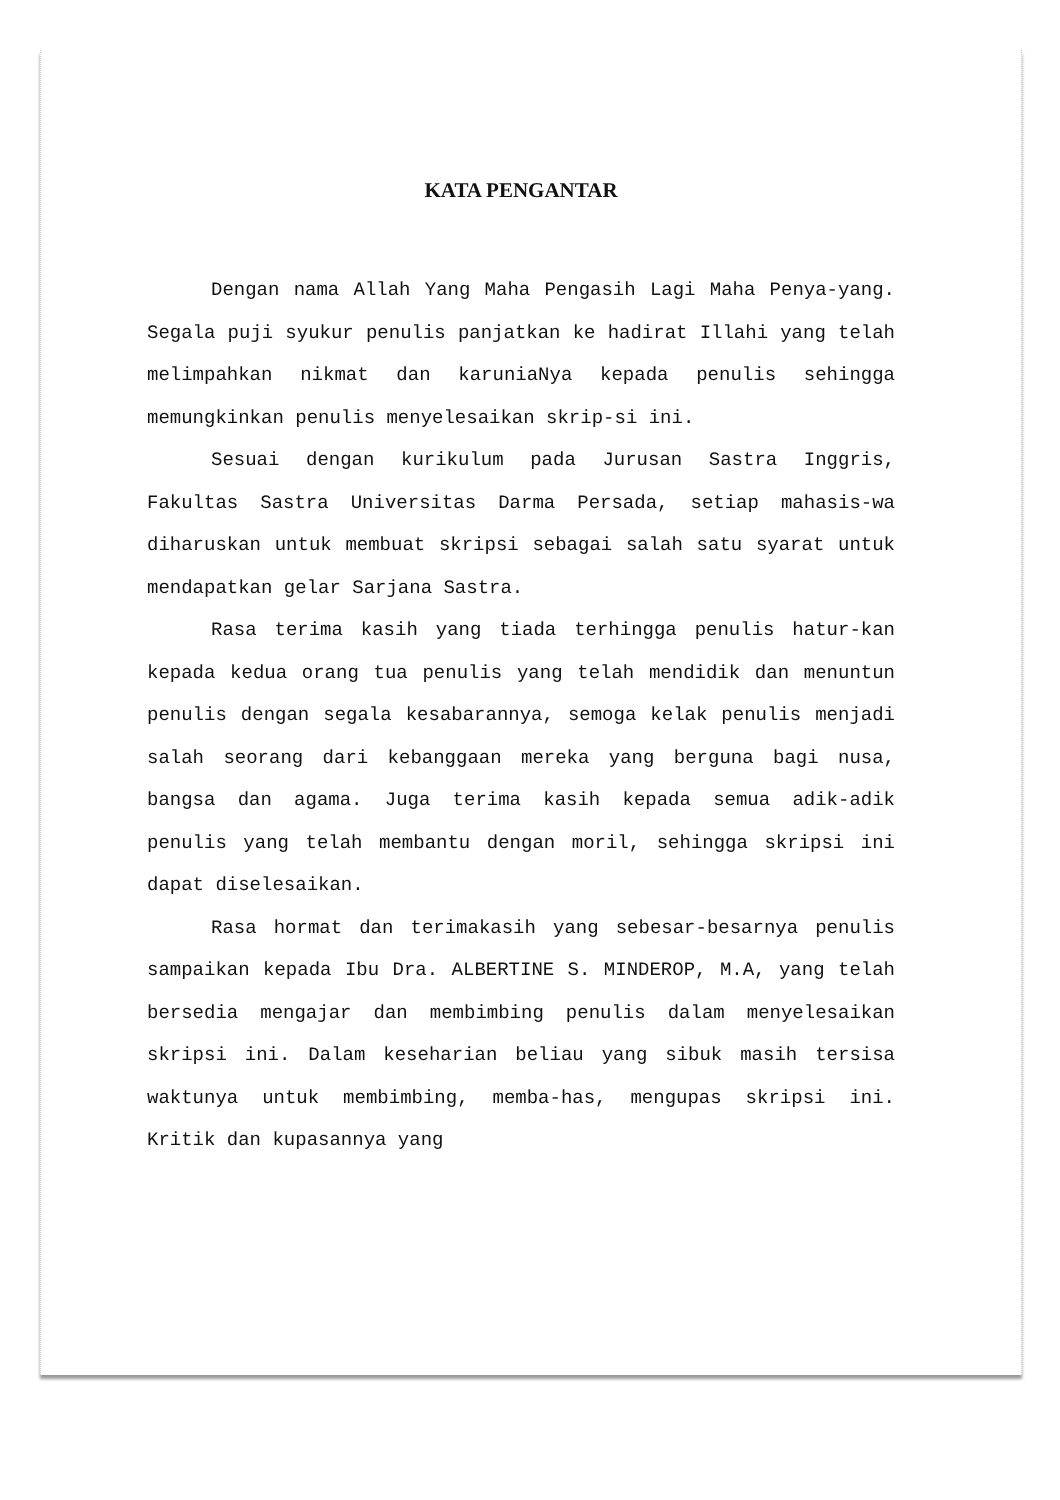KATA PENGANTAR
Dengan nama Allah Yang Maha Pengasih Lagi Maha Penya-yang. Segala puji syukur penulis panjatkan ke hadirat Illahi yang telah melimpahkan nikmat dan karuniaNya kepada penulis sehingga memungkinkan penulis menyelesaikan skrip-si ini.
Sesuai dengan kurikulum pada Jurusan Sastra Inggris, Fakultas Sastra Universitas Darma Persada, setiap mahasis-wa diharuskan untuk membuat skripsi sebagai salah satu syarat untuk mendapatkan gelar Sarjana Sastra.
Rasa terima kasih yang tiada terhingga penulis hatur-kan kepada kedua orang tua penulis yang telah mendidik dan menuntun penulis dengan segala kesabarannya, semoga kelak penulis menjadi salah seorang dari kebanggaan mereka yang berguna bagi nusa, bangsa dan agama. Juga terima kasih kepada semua adik-adik penulis yang telah membantu dengan moril, sehingga skripsi ini dapat diselesaikan.
Rasa hormat dan terimakasih yang sebesar-besarnya penulis sampaikan kepada Ibu Dra. ALBERTINE S. MINDEROP, M.A, yang telah bersedia mengajar dan membimbing penulis dalam menyelesaikan skripsi ini. Dalam keseharian beliau yang sibuk masih tersisa waktunya untuk membimbing, memba-has, mengupas skripsi ini. Kritik dan kupasannya yang